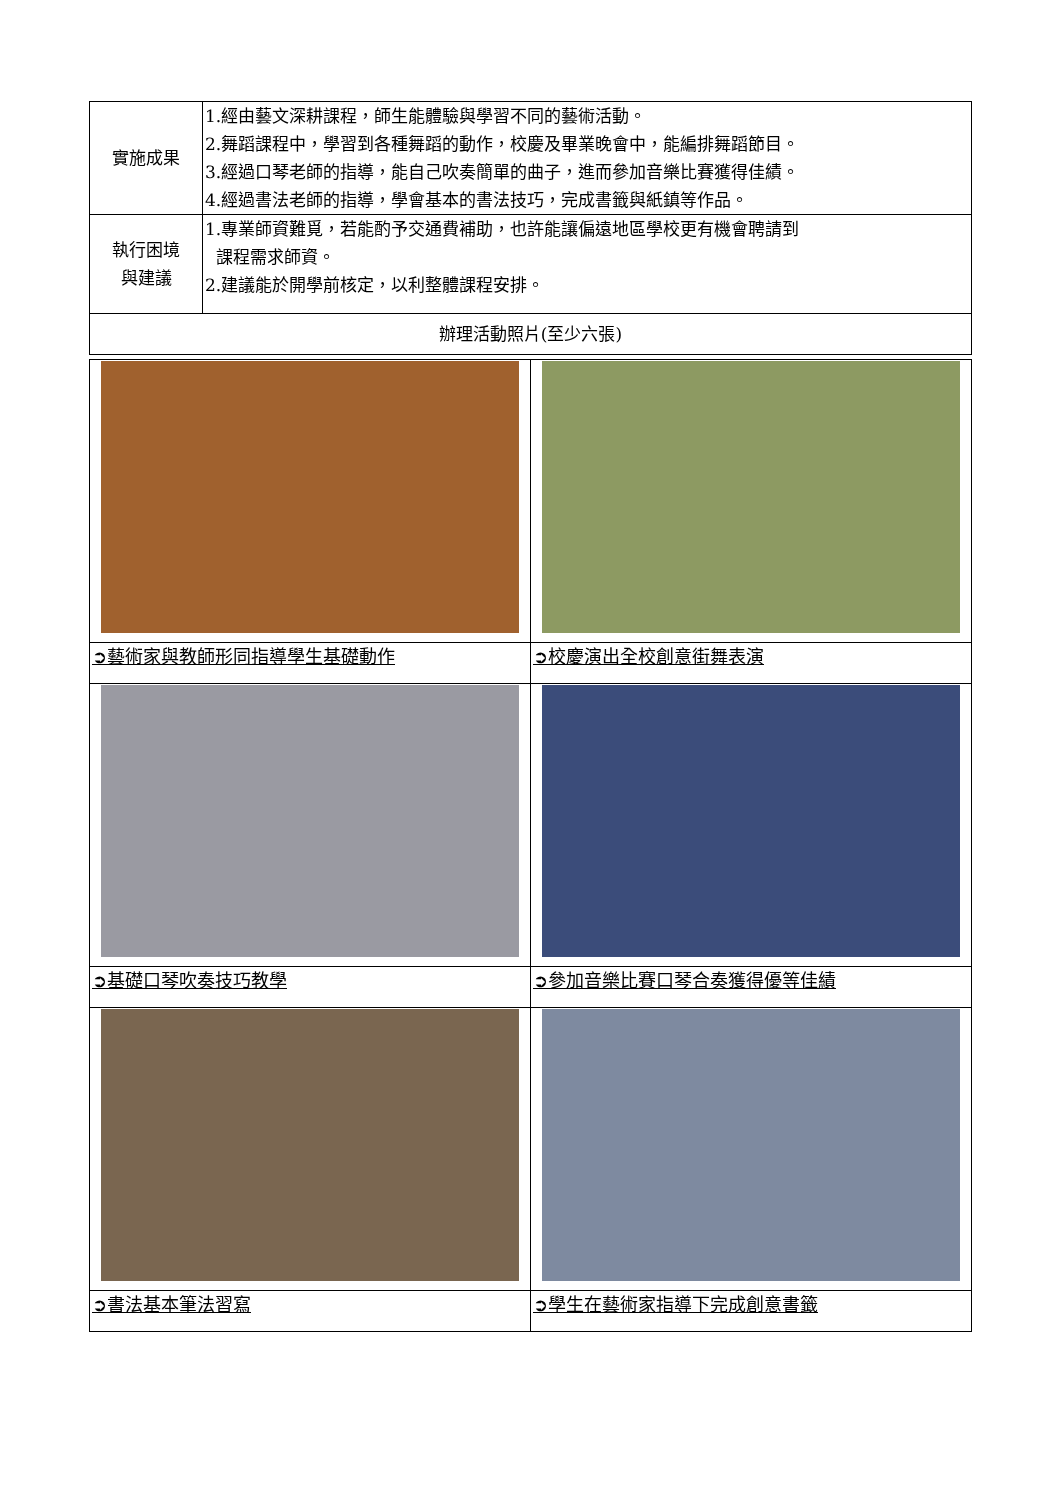| 實施成果 | 1.經由藝文深耕課程，師生能體驗與學習不同的藝術活動。 2.舞蹈課程中，學習到各種舞蹈的動作，校慶及畢業晚會中，能編排舞蹈節目。 3.經過口琴老師的指導，能自己吹奏簡單的曲子，進而參加音樂比賽獲得佳績。 4.經過書法老師的指導，學會基本的書法技巧，完成書籤與紙鎮等作品。 |
| 執行困境 與建議 | 1.專業師資難覓，若能酌予交通費補助，也許能讓偏遠地區學校更有機會聘請到 課程需求師資。 2.建議能於開學前核定，以利整體課程安排。 |
| 辦理活動照片(至少六張) | |
| ➲藝術家與教師形同指導學生基礎動作 | ➲校慶演出全校創意街舞表演 |
| ➲基礎口琴吹奏技巧教學 | ➲參加音樂比賽口琴合奏獲得優等佳績 |
| ➲書法基本筆法習寫 | ➲學生在藝術家指導下完成創意書籤 |